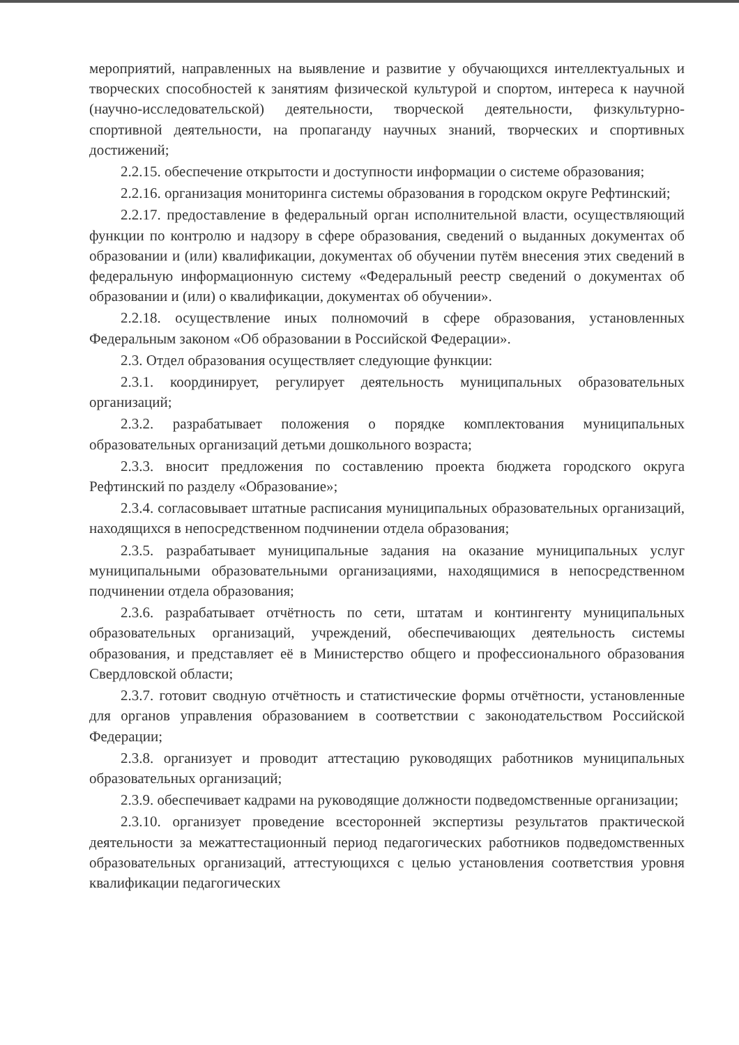мероприятий, направленных на выявление и развитие у обучающихся интеллектуальных и творческих способностей к занятиям физической культурой и спортом, интереса к научной (научно-исследовательской) деятельности, творческой деятельности, физкультурно-спортивной деятельности, на пропаганду научных знаний, творческих и спортивных достижений;
2.2.15. обеспечение открытости и доступности информации о системе образования;
2.2.16. организация мониторинга системы образования в городском округе Рефтинский;
2.2.17. предоставление в федеральный орган исполнительной власти, осуществляющий функции по контролю и надзору в сфере образования, сведений о выданных документах об образовании и (или) квалификации, документах об обучении путём внесения этих сведений в федеральную информационную систему «Федеральный реестр сведений о документах об образовании и (или) о квалификации, документах об обучении».
2.2.18. осуществление иных полномочий в сфере образования, установленных Федеральным законом «Об образовании в Российской Федерации».
2.3. Отдел образования осуществляет следующие функции:
2.3.1. координирует, регулирует деятельность муниципальных образовательных организаций;
2.3.2. разрабатывает положения о порядке комплектования муниципальных образовательных организаций детьми дошкольного возраста;
2.3.3. вносит предложения по составлению проекта бюджета городского округа Рефтинский по разделу «Образование»;
2.3.4. согласовывает штатные расписания муниципальных образовательных организаций, находящихся в непосредственном подчинении отдела образования;
2.3.5. разрабатывает муниципальные задания на оказание муниципальных услуг муниципальными образовательными организациями, находящимися в непосредственном подчинении отдела образования;
2.3.6. разрабатывает отчётность по сети, штатам и контингенту муниципальных образовательных организаций, учреждений, обеспечивающих деятельность системы образования, и представляет её в Министерство общего и профессионального образования Свердловской области;
2.3.7. готовит сводную отчётность и статистические формы отчётности, установленные для органов управления образованием в соответствии с законодательством Российской Федерации;
2.3.8. организует и проводит аттестацию руководящих работников муниципальных образовательных организаций;
2.3.9. обеспечивает кадрами на руководящие должности подведомственные организации;
2.3.10. организует проведение всесторонней экспертизы результатов практической деятельности за межаттестационный период педагогических работников подведомственных образовательных организаций, аттестующихся с целью установления соответствия уровня квалификации педагогических